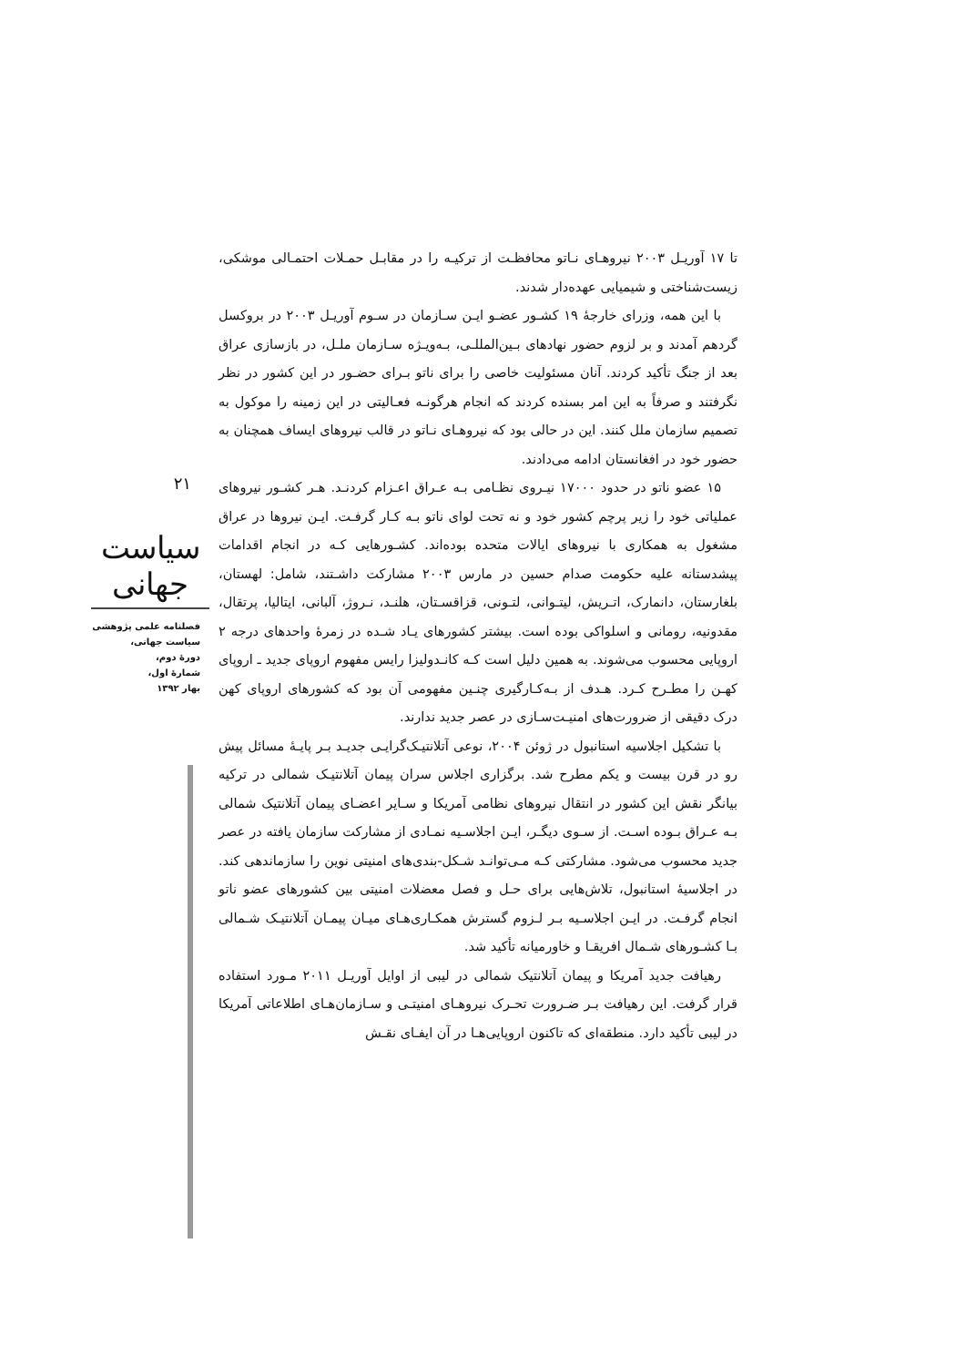۲۱
سیاست جهانی
فصلنامه علمی پژوهشی
سیاست جهانی،
دورهٔ دوم،
شمارهٔ اول،
بهار ۱۳۹۲
تا ۱۷ آوریـل ۲۰۰۳ نیروهـای نـاتو محافظـت از ترکیـه را در مقابـل حمـلات احتمـالی موشکی، زیست‌شناختی و شیمیایی عهده‌دار شدند.
با این همه، وزرای خارجهٔ ۱۹ کشـور عضـو ایـن سـازمان در سـوم آوریـل ۲۰۰۳ در بروکسل گردهم آمدند و بر لزوم حضور نهادهای بـین‌المللـی، بـه‌ویـژه سـازمان ملـل، در بازسازی عراق بعد از جنگ تأکید کردند. آنان مسئولیت خاصی را برای ناتو بـرای حضـور در این کشور در نظر نگرفتند و صرفاً به این امر بسنده کردند که انجام هرگونـه فعـالیتی در این زمینه را موکول به تصمیم سازمان ملل کنند. این در حالی بود که نیروهـای نـاتو در قالب نیروهای ایساف همچنان به حضور خود در افغانستان ادامه می‌دادند.
۱۵ عضو ناتو در حدود ۱۷۰۰۰ نیـروی نظـامی بـه عـراق اعـزام کردنـد. هـر کشـور نیروهای عملیاتی خود را زیر پرچم کشور خود و نه تحت لوای ناتو بـه کـار گرفـت. ایـن نیروها در عراق مشغول به همکاری با نیروهای ایالات متحده بوده‌اند. کشـورهایی کـه در انجام اقدامات پیشدستانه علیه حکومت صدام حسین در مارس ۲۰۰۳ مشارکت داشـتند، شامل: لهستان، بلغارستان، دانمارک، اتـریش، لیتـوانی، لتـونی، قزاقسـتان، هلنـد، نـروژ، آلبانی، ایتالیا، پرتقال، مقدونیه، رومانی و اسلواکی بوده است. بیشتر کشورهای یـاد شـده در زمرهٔ واحدهای درجه ۲ اروپایی محسوب می‌شوند. به همین دلیل است کـه کانـدولیزا رایس مفهوم اروپای جدید ـ اروپای کهـن را مطـرح کـرد. هـدف از بـه‌کـارگیری چنـین مفهومی آن بود که کشورهای اروپای کهن درک دقیقی از ضرورت‌های امنیـت‌سـازی در عصر جدید ندارند.
با تشکیل اجلاسیه استانبول در ژوئن ۲۰۰۴، نوعی آتلانتیـک‌گرایـی جدیـد بـر پایـهٔ مسائل پیش رو در قرن بیست و یکم مطرح شد. برگزاری اجلاس سران پیمان آتلانتیـک شمالی در ترکیه بیانگر نقش این کشور در انتقال نیروهای نظامی آمریکا و سـایر اعضـای پیمان آتلانتیک شمالی بـه عـراق بـوده اسـت. از سـوی دیگـر، ایـن اجلاسـیه نمـادی از مشارکت سازمان یافته در عصر جدید محسوب می‌شود. مشارکتی کـه مـی‌توانـد شـکل-بندی‌های امنیتی نوین را سازماندهی کند. در اجلاسیهٔ استانبول، تلاش‌هایی برای حـل و فصل معضلات امنیتی بین کشورهای عضو ناتو انجام گرفـت. در ایـن اجلاسـیه بـر لـزوم گسترش همکـاری‌هـای میـان پیمـان آتلانتیـک شـمالی بـا کشـورهای شـمال افریقـا و خاورمیانه تأکید شد.
رهیافت جدید آمریکا و پیمان آتلانتیک شمالی در لیبی از اوایل آوریـل ۲۰۱۱ مـورد استفاده قرار گرفت. این رهیافت بـر ضـرورت تحـرک نیروهـای امنیتـی و سـازمان‌هـای اطلاعاتی آمریکا در لیبی تأکید دارد. منطقه‌ای که تاکنون اروپایی‌هـا در آن ایفـای نقـش